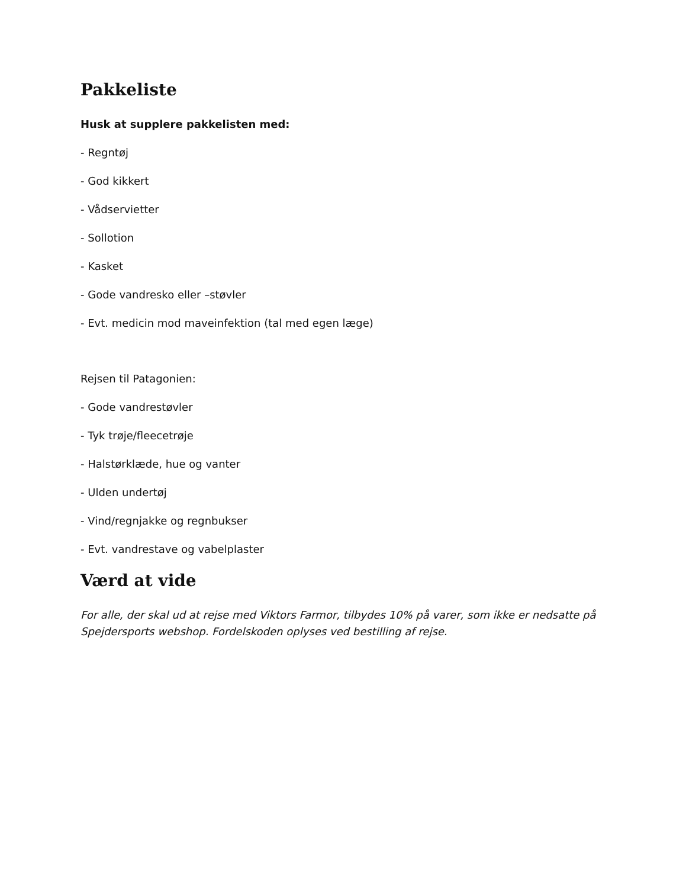Pakkeliste
Husk at supplere pakkelisten med:
- Regntøj
- God kikkert
- Vådservietter
- Sollotion
- Kasket
- Gode vandresko eller –støvler
- Evt. medicin mod maveinfektion (tal med egen læge)
Rejsen til Patagonien:
- Gode vandrestøvler
- Tyk trøje/fleecetrøje
- Halstørklæde, hue og vanter
- Ulden undertøj
- Vind/regnjakke og regnbukser
- Evt. vandrestave og vabelplaster
Værd at vide
For alle, der skal ud at rejse med Viktors Farmor, tilbydes 10% på varer, som ikke er nedsatte på Spejdersports webshop. Fordelskoden oplyses ved bestilling af rejse.